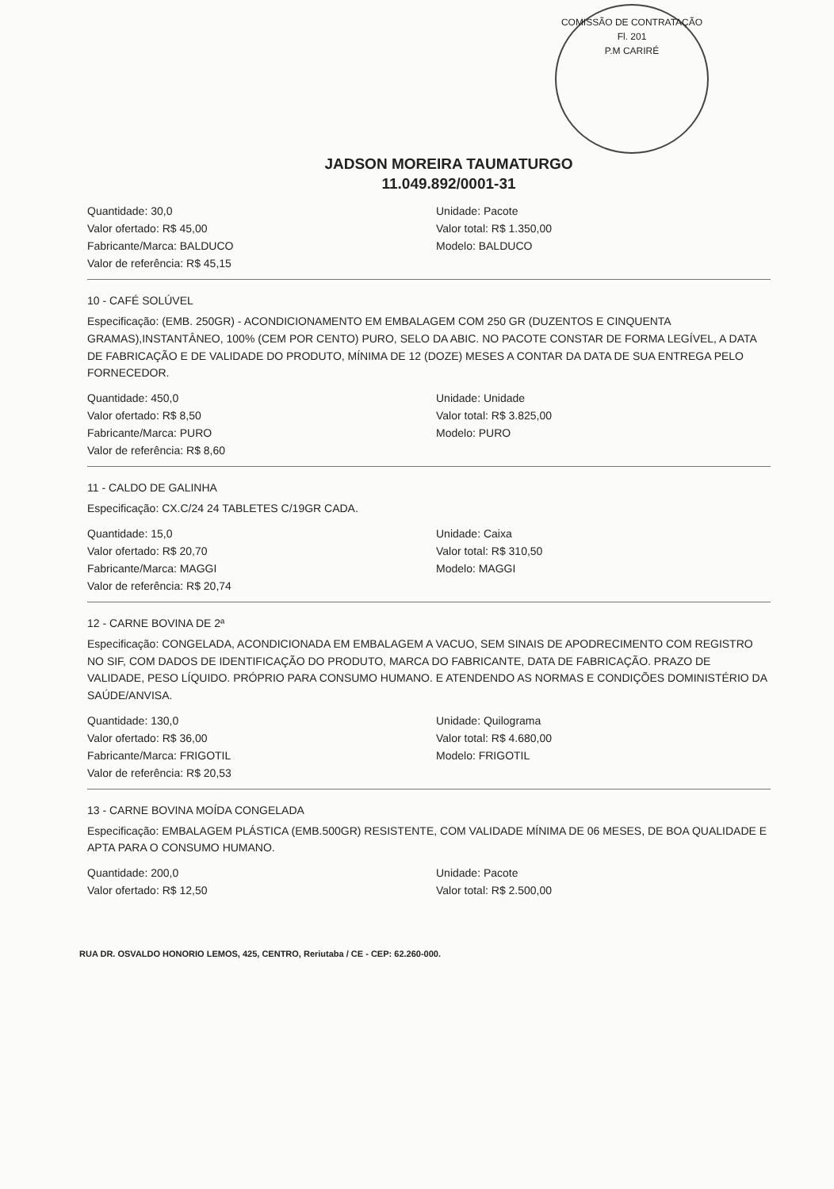COMISSÃO DE CONTRATAÇÃO
Fl. 201
P.M CARIRÉ
JADSON MOREIRA TAUMATURGO
11.049.892/0001-31
Quantidade: 30,0
Valor ofertado: R$ 45,00
Fabricante/Marca: BALDUCO
Valor de referência: R$ 45,15
Unidade: Pacote
Valor total: R$ 1.350,00
Modelo: BALDUCO
10 - CAFÉ SOLÚVEL
Especificação: (EMB. 250GR) - ACONDICIONAMENTO EM EMBALAGEM COM 250 GR (DUZENTOS E CINQUENTA GRAMAS),INSTANTÂNEO, 100% (CEM POR CENTO) PURO, SELO DA ABIC. NO PACOTE CONSTAR DE FORMA LEGÍVEL, A DATA DE FABRICAÇÃO E DE VALIDADE DO PRODUTO, MÍNIMA DE 12 (DOZE) MESES A CONTAR DA DATA DE SUA ENTREGA PELO FORNECEDOR.
Quantidade: 450,0
Valor ofertado: R$ 8,50
Fabricante/Marca: PURO
Valor de referência: R$ 8,60
Unidade: Unidade
Valor total: R$ 3.825,00
Modelo: PURO
11 - CALDO DE GALINHA
Especificação: CX.C/24 24 TABLETES C/19GR CADA.
Quantidade: 15,0
Valor ofertado: R$ 20,70
Fabricante/Marca: MAGGI
Valor de referência: R$ 20,74
Unidade: Caixa
Valor total: R$ 310,50
Modelo: MAGGI
12 - CARNE BOVINA DE 2ª
Especificação: CONGELADA, ACONDICIONADA EM EMBALAGEM A VACUO, SEM SINAIS DE APODRECIMENTO COM REGISTRO NO SIF, COM DADOS DE IDENTIFICAÇÃO DO PRODUTO, MARCA DO FABRICANTE, DATA DE FABRICAÇÃO. PRAZO DE VALIDADE, PESO LÍQUIDO. PRÓPRIO PARA CONSUMO HUMANO. E ATENDENDO AS NORMAS E CONDIÇÕES DOMINISTÉRIO DA SAÚDE/ANVISA.
Quantidade: 130,0
Valor ofertado: R$ 36,00
Fabricante/Marca: FRIGOTIL
Valor de referência: R$ 20,53
Unidade: Quilograma
Valor total: R$ 4.680,00
Modelo: FRIGOTIL
13 - CARNE BOVINA MOÍDA CONGELADA
Especificação: EMBALAGEM PLÁSTICA (EMB.500GR) RESISTENTE, COM VALIDADE MÍNIMA DE 06 MESES, DE BOA QUALIDADE E APTA PARA O CONSUMO HUMANO.
Quantidade: 200,0
Valor ofertado: R$ 12,50
Unidade: Pacote
Valor total: R$ 2.500,00
RUA DR. OSVALDO HONORIO LEMOS, 425, CENTRO, Reriutaba / CE - CEP: 62.260-000.